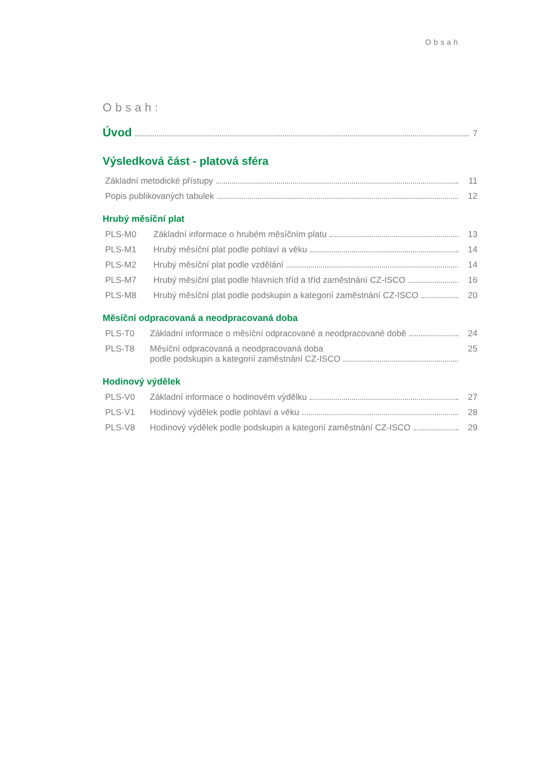Obsah
Obsah:
Úvod 7
Výsledková část - platová sféra
Základní metodické přístupy 11
Popis publikovaných tabulek 12
Hrubý měsíční plat
PLS-M0 Základní informace o hrubém měsíčním platu 13
PLS-M1 Hrubý měsíční plat podle pohlaví a věku 14
PLS-M2 Hrubý měsíční plat podle vzdělání 14
PLS-M7 Hrubý měsíční plat podle hlavních tříd a tříd zaměstnání CZ-ISCO 16
PLS-M8 Hrubý měsíční plat podle podskupin a kategorií zaměstnání CZ-ISCO 20
Měsíční odpracovaná a neodpracovaná doba
PLS-T0 Základní informace o měsíční odpracované a neodpracované době 24
PLS-T8 Měsíční odpracovaná a neodpracovaná doba
podle podskupin a kategorií zaměstnání CZ-ISCO 25
Hodinový výdělek
PLS-V0 Základní informace o hodinovém výdělku 27
PLS-V1 Hodinový výdělek podle pohlaví a věku 28
PLS-V8 Hodinový výdělek podle podskupin a kategorií zaměstnání CZ-ISCO 29